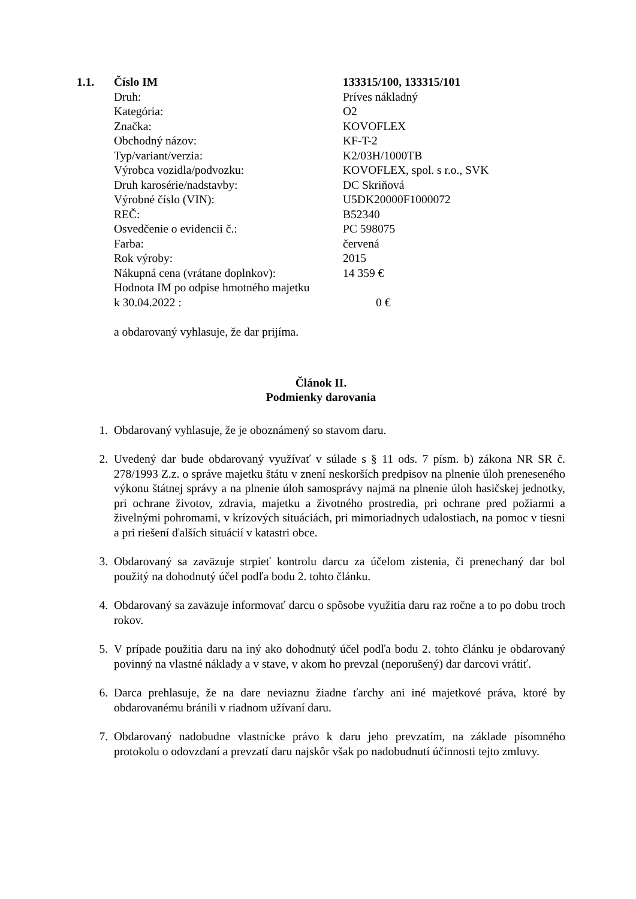| 1.1. | Číslo IM | 133315/100, 133315/101 |
| | Druh: | Príves nákladný |
| | Kategória: | O2 |
| | Značka: | KOVOFLEX |
| | Obchodný názov: | KF-T-2 |
| | Typ/variant/verzia: | K2/03H/1000TB |
| | Výrobca vozidla/podvozku: | KOVOFLEX, spol. s r.o., SVK |
| | Druh karosérie/nadstavby: | DC Skriňová |
| | Výrobné číslo (VIN): | U5DK20000F1000072 |
| | REČ: | B52340 |
| | Osvedčenie o evidencii č.: | PC 598075 |
| | Farba: | červená |
| | Rok výroby: | 2015 |
| | Nákupná cena (vrátane doplnkov): | 14 359 € |
| | Hodnota IM po odpise hmotného majetku k 30.04.2022 : | 0 € |
a obdarovaný vyhlasuje, že dar prijíma.
Článok II.
Podmienky darovania
1. Obdarovaný vyhlasuje, že je oboznámený so stavom daru.
2. Uvedený dar bude obdarovaný využívať v súlade s § 11 ods. 7 písm. b) zákona NR SR č. 278/1993 Z.z. o správe majetku štátu v znení neskorších predpisov na plnenie úloh preneseného výkonu štátnej správy a na plnenie úloh samosprávy najmä na plnenie úloh hasičskej jednotky, pri ochrane životov, zdravia, majetku a životného prostredia, pri ochrane pred požiarmi a živelnými pohromami, v krízových situáciách, pri mimoriadnych udalostiach, na pomoc v tiesni a pri riešení ďalších situácií v katastri obce.
3. Obdarovaný sa zaväzuje strpieť kontrolu darcu za účelom zistenia, či prenechaný dar bol použitý na dohodnutý účel podľa bodu 2. tohto článku.
4. Obdarovaný sa zaväzuje informovať darcu o spôsobe využitia daru raz ročne a to po dobu troch rokov.
5. V prípade použitia daru na iný ako dohodnutý účel podľa bodu 2. tohto článku je obdarovaný povinný na vlastné náklady a v stave, v akom ho prevzal (neporušený) dar darcovi vrátiť.
6. Darca prehlasuje, že na dare neviaznu žiadne ťarchy ani iné majetkové práva, ktoré by obdarovanému bránili v riadnom užívaní daru.
7. Obdarovaný nadobudne vlastnícke právo k daru jeho prevzatím, na základe písomného protokolu o odovzdaní a prevzatí daru najskôr však po nadobudnutí účinnosti tejto zmluvy.